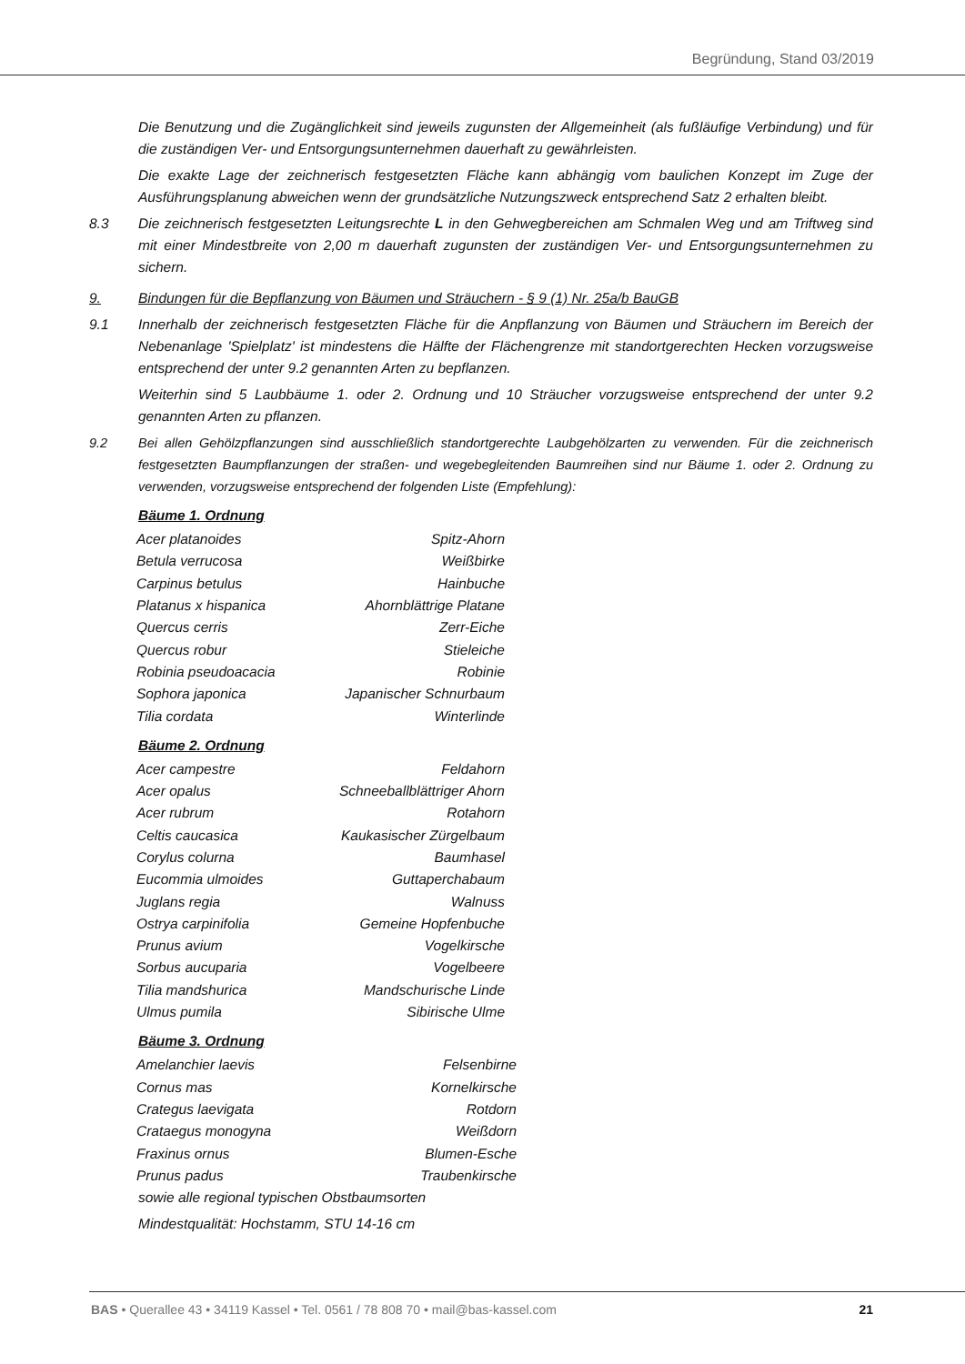Begründung, Stand 03/2019
Die Benutzung und die Zugänglichkeit sind jeweils zugunsten der Allgemeinheit (als fußläufige Verbindung) und für die zuständigen Ver- und Entsorgungsunternehmen dauerhaft zu gewährleisten.
Die exakte Lage der zeichnerisch festgesetzten Fläche kann abhängig vom baulichen Konzept im Zuge der Ausführungsplanung abweichen wenn der grundsätzliche Nutzungszweck entsprechend Satz 2 erhalten bleibt.
8.3 Die zeichnerisch festgesetzten Leitungsrechte L in den Gehwegbereichen am Schmalen Weg und am Triftweg sind mit einer Mindestbreite von 2,00 m dauerhaft zugunsten der zuständigen Ver- und Entsorgungsunternehmen zu sichern.
9. Bindungen für die Bepflanzung von Bäumen und Sträuchern - § 9 (1) Nr. 25a/b BauGB
9.1 Innerhalb der zeichnerisch festgesetzten Fläche für die Anpflanzung von Bäumen und Sträuchern im Bereich der Nebenanlage 'Spielplatz' ist mindestens die Hälfte der Flächengrenze mit standortgerechten Hecken vorzugsweise entsprechend der unter 9.2 genannten Arten zu bepflanzen.
Weiterhin sind 5 Laubbäume 1. oder 2. Ordnung und 10 Sträucher vorzugsweise entsprechend der unter 9.2 genannten Arten zu pflanzen.
9.2 Bei allen Gehölzpflanzungen sind ausschließlich standortgerechte Laubgehölzarten zu verwenden. Für die zeichnerisch festgesetzten Baumpflanzungen der straßen- und wegebegleitenden Baumreihen sind nur Bäume 1. oder 2. Ordnung zu verwenden, vorzugsweise entsprechend der folgenden Liste (Empfehlung):
Bäume 1. Ordnung
| Acer platanoides | Spitz-Ahorn |
| Betula verrucosa | Weißbirke |
| Carpinus betulus | Hainbuche |
| Platanus x hispanica | Ahornblättrige Platane |
| Quercus cerris | Zerr-Eiche |
| Quercus robur | Stieleiche |
| Robinia pseudoacacia | Robinie |
| Sophora japonica | Japanischer Schnurbaum |
| Tilia cordata | Winterlinde |
Bäume 2. Ordnung
| Acer campestre | Feldahorn |
| Acer opalus | Schneeballblättriger Ahorn |
| Acer rubrum | Rotahorn |
| Celtis caucasica | Kaukasischer Zürgelbaum |
| Corylus colurna | Baumhasel |
| Eucommia ulmoides | Guttaperchabaum |
| Juglans regia | Walnuss |
| Ostrya carpinifolia | Gemeine Hopfenbuche |
| Prunus avium | Vogelkirsche |
| Sorbus aucuparia | Vogelbeere |
| Tilia mandshurica | Mandschurische Linde |
| Ulmus pumila | Sibirische Ulme |
Bäume 3. Ordnung
| Amelanchier laevis | Felsenbirne |
| Cornus mas | Kornelkirsche |
| Crategus laevigata | Rotdorn |
| Crataegus monogyna | Weißdorn |
| Fraxinus ornus | Blumen-Esche |
| Prunus padus | Traubenkirsche |
sowie alle regional typischen Obstbaumsorten
Mindestqualität: Hochstamm, STU 14-16 cm
BAS • Querallee 43 • 34119 Kassel • Tel. 0561 / 78 808 70 • mail@bas-kassel.com 21